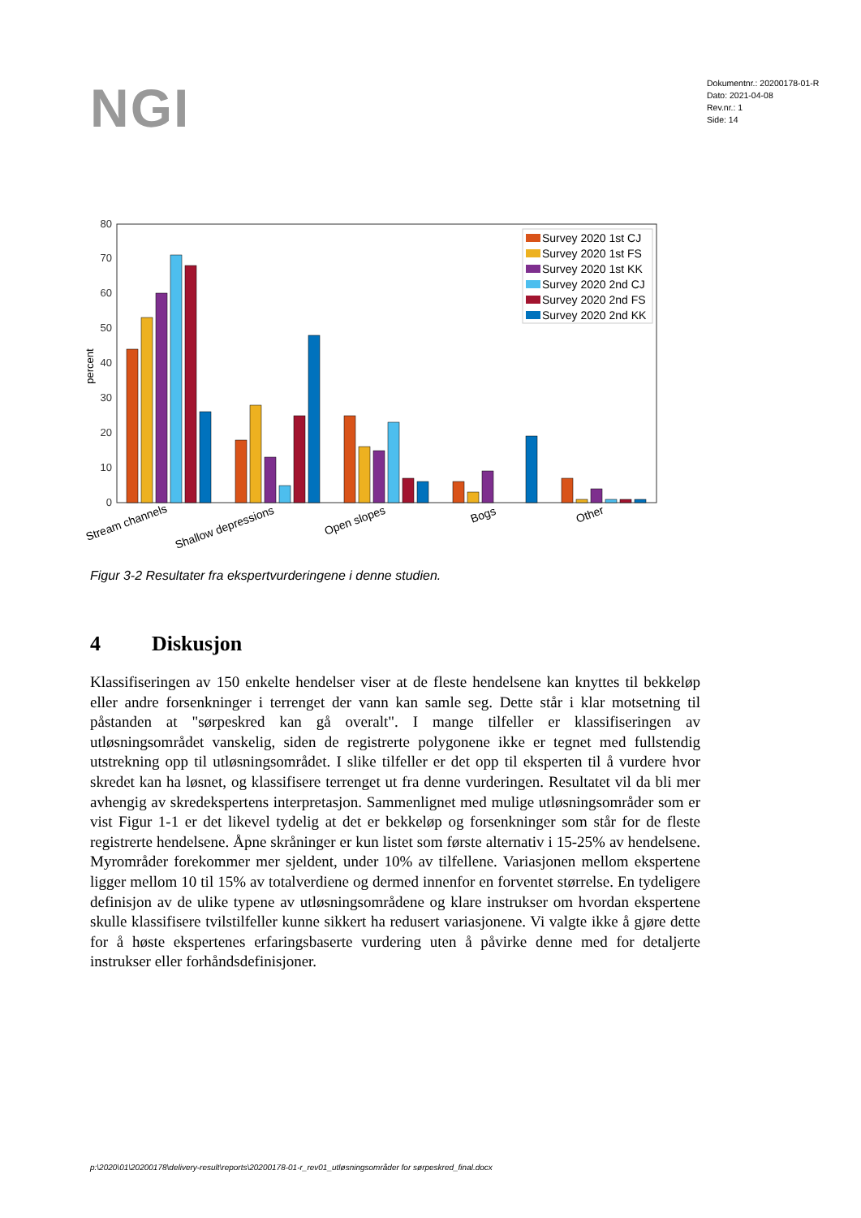NGI
Dokumentnr.: 20200178-01-R
Dato: 2021-04-08
Rev.nr.: 1
Side: 14
0
10
20
30
40
50
60
70
80
percent
Survey 2020 1st CJ
Survey 2020 1st FS
Survey 2020 1st KK
Survey 2020 2nd CJ
Survey 2020 2nd FS
Survey 2020 2nd KK
Stream channels
Shallow depressions
Open slopes
Bogs
Other
Figur 3-2 Resultater fra ekspertvurderingene i denne studien.
4 Diskusjon
Klassifiseringen av 150 enkelte hendelser viser at de fleste hendelsene kan knyttes til bekkeløp eller andre forsenkninger i terrenget der vann kan samle seg. Dette står i klar motsetning til påstanden at "sørpeskred kan gå overalt". I mange tilfeller er klassifi­seringen av utløsningsområdet vanskelig, siden de registrerte polygonene ikke er tegnet med fullstendig utstrekning opp til utløsningsområdet. I slike tilfeller er det opp til eksperten til å vurdere hvor skredet kan ha løsnet, og klassifisere terrenget ut fra denne vurderingen. Resultatet vil da bli mer avhengig av skredekspertens interpretasjon. Sammenlignet med mulige utløsningsområder som er vist Figur 1-1 er det likevel tydelig at det er bekkeløp og forsenkninger som står for de fleste registrerte hendelsene. Åpne skråninger er kun listet som første alternativ i 15-25% av hendelsene. Myrområder forekommer mer sjeldent, under 10% av tilfellene. Variasjonen mellom ekspertene ligger mellom 10 til 15% av totalverdiene og dermed innenfor en forventet størrelse. En tydeligere definisjon av de ulike typene av utløsningsområdene og klare instrukser om hvordan ekspertene skulle klassifisere tvilstilfeller kunne sikkert ha redusert varia­sjonene. Vi valgte ikke å gjøre dette for å høste ekspertenes erfaringsbaserte vurdering uten å påvirke denne med for detaljerte instrukser eller forhåndsdefinisjoner.
p:\2020\01\20200178\delivery-result\reports\20200178-01-r_rev01_utløsningsområder for sørpeskred_final.docx